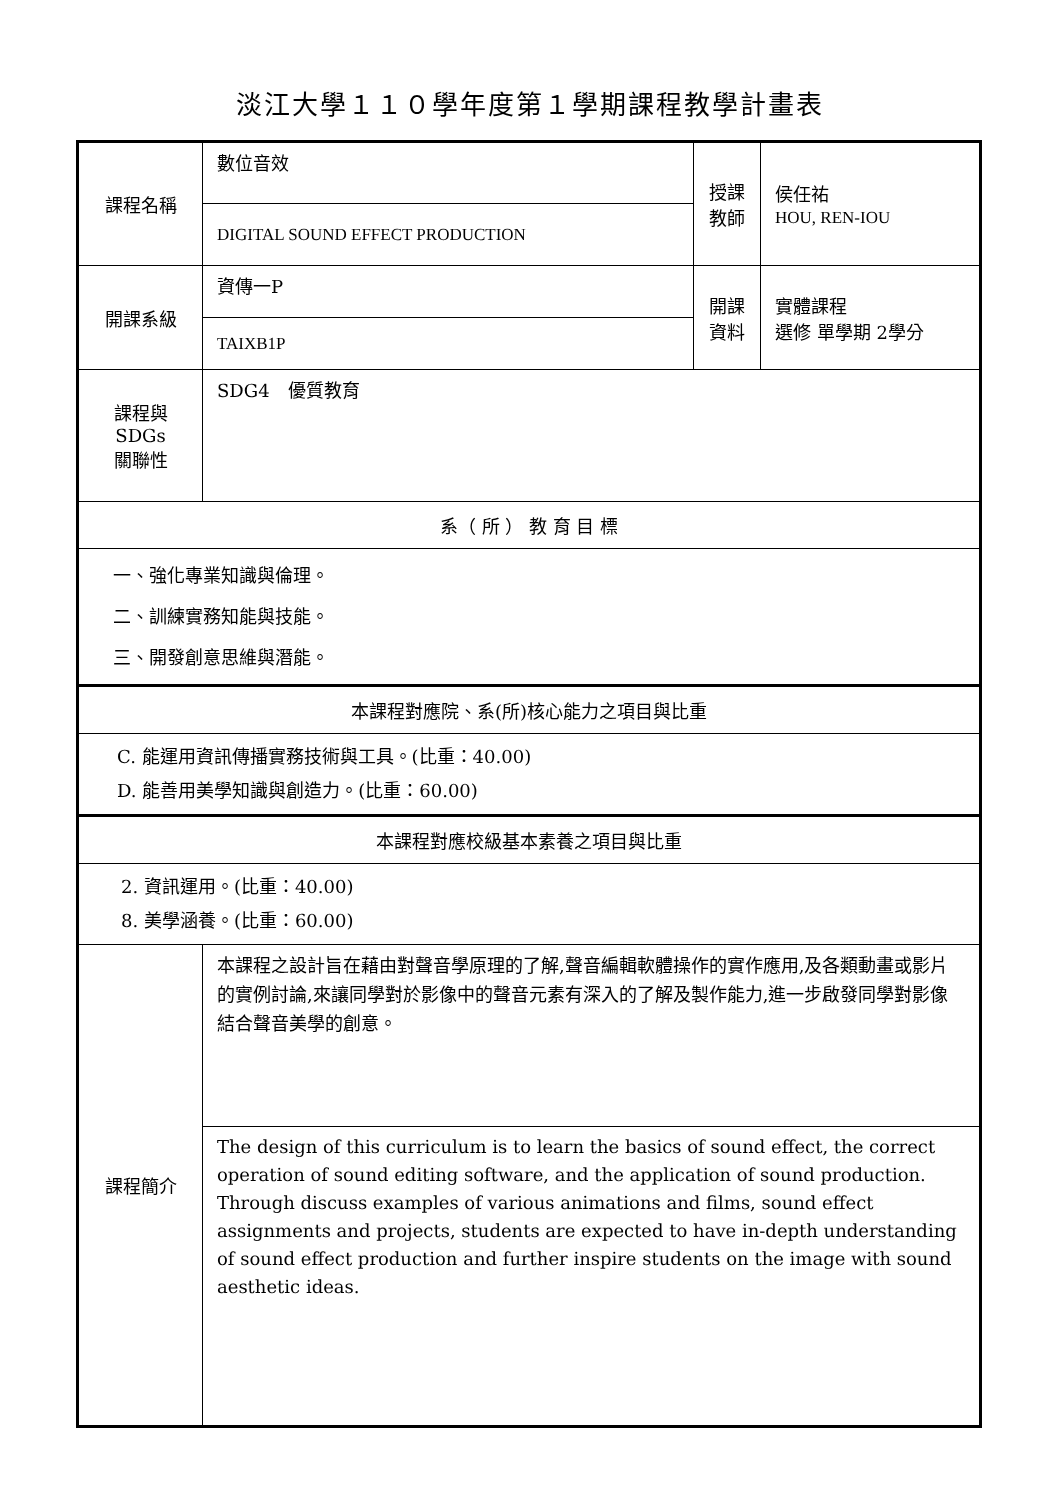淡江大學１１０學年度第１學期課程教學計畫表
| 課程名稱 | 數位音效 | 授課 教師 | 侯任祐 HOU, REN-IOU |
| | DIGITAL SOUND EFFECT PRODUCTION | | |
| 開課系級 | 資傳一P | 開課 資料 | 實體課程 選修 單學期 2學分 |
| | TAIXB1P | | |
| 課程與SDGs 關聯性 | SDG4 優質教育 | | |
| 系（ 所 ） 教 育 目 標 | | | |
| 一、強化專業知識與倫理。 二、訓練實務知能與技能。 三、開發創意思維與潛能。 | | | |
| 本課程對應院、系(所)核心能力之項目與比重 | | | |
| C. 能運用資訊傳播實務技術與工具。(比重：40.00) D. 能善用美學知識與創造力。(比重：60.00) | | | |
| 本課程對應校級基本素養之項目與比重 | | | |
| 2. 資訊運用。(比重：40.00) 8. 美學涵養。(比重：60.00) | | | |
| 課程簡介 | 本課程之設計旨在藉由對聲音學原理的了解,聲音編輯軟體操作的實作應用,及各類動畫或影片的實例討論,來讓同學對於影像中的聲音元素有深入的了解及製作能力,進一步啟發同學對影像結合聲音美學的創意。 | | |
| | The design of this curriculum is to learn the basics of sound effect, the correct operation of sound editing software, and the application of sound production. Through discuss examples of various animations and films, sound effect assignments and projects, students are expected to have in-depth understanding of sound effect production and further inspire students on the image with sound aesthetic ideas. | | |